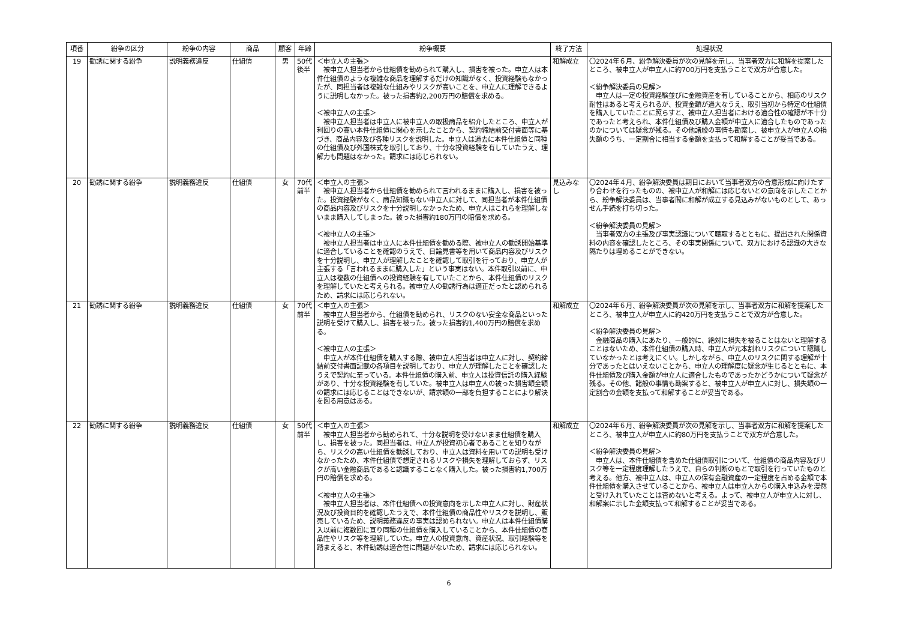| 項番 | 紛争の区分 | 紛争の内容 | 商品 | 顧客 | 年齢 | 紛争概要 | 終了方法 | 処理状況 |
| --- | --- | --- | --- | --- | --- | --- | --- | --- |
| 19 | 勧誘に関する紛争 | 説明義務違反 | 仕組債 | 男 | 50代後半 | ＜申立人の主張＞ 被申立人担当者から仕組債を勧められて購入し、損害を被った。申立人は本件仕組債のような複雑な商品を理解するだけの知識がなく、投資経験もなかったが、同担当者は複雑な仕組みやリスクが高いことを、申立人に理解できるように説明しなかった。被った損害約2,200万円の賠償を求める。 ＜被申立人の主張＞ 被申立人担当者は申立人に被申立人の取扱商品を紹介したところ、申立人が利回りの高い本件仕組債に関心を示したことから、契約締結前交付書面等に基づき、商品内容及び各種リスクを説明した。申立人は過去に本件仕組債と同種の仕組債及び外国株式を取引しており、十分な投資経験を有していたうえ、理解力も問題はなかった。請求には応じられない。 | 和解成立 | 〇2024年６月、紛争解決委員が次の見解を示し、当事者双方に和解を提案したところ、被申立人が申立人に約700万円を支払うことで双方が合意した。 ＜紛争解決委員の見解＞ 申立人は一定の投資経験並びに金融資産を有していることから、相応のリスク耐性はあると考えられるが、投資金額が過大なうえ、取引当初から特定の仕組債を購入していたことに照らすと、被申立人担当者における適合性の確認が不十分であったと考えられ、本件仕組債及び購入金額が申立人に適合したものであったのかについては疑念が残る。その他諸般の事情も勘案し、被申立人が申立人の損失額のうち、一定割合に相当する金額を支払って和解することが妥当である。 |
| 20 | 勧誘に関する紛争 | 説明義務違反 | 仕組債 | 女 | 70代前半 | ＜申立人の主張＞ 被申立人担当者から仕組債を勧められて言われるままに購入し、損害を被った。投資経験がなく、商品知識もない申立人に対して、同担当者が本件仕組債の商品内容及びリスクを十分説明しなかったため、申立人はこれらを理解しないまま購入してしまった。被った損害約180万円の賠償を求める。 ＜被申立人の主張＞ 被申立人担当者は申立人に本件仕組債を勧める際、被申立人の勧誘開始基準に適合していることを確認のうえで、目論見書等を用いて商品内容及びリスクを十分説明し、申立人が理解したことを確認して取引を行っており、申立人が主張する「言われるままに購入した」という事実はない。本件取引以前に、申立人は複数の仕組債への投資経験を有していたことから、本件仕組債のリスクを理解していたと考えられる。被申立人の勧誘行為は適正だったと認められるため、請求には応じられない。 | 見込みなし | 〇2024年４月、紛争解決委員は期日において当事者双方の合意形成に向けたすり合わせを行ったものの、被申立人が和解には応じないとの意向を示したことから、紛争解決委員は、当事者間に和解が成立する見込みがないものとして、あっせん手続を打ち切った。 ＜紛争解決委員の見解＞ 当事者双方の主張及び事実認識について聴取するとともに、提出された関係資料の内容を確認したところ、その事実関係について、双方における認識の大きな隔たりは埋めることができない。 |
| 21 | 勧誘に関する紛争 | 説明義務違反 | 仕組債 | 女 | 70代前半 | ＜申立人の主張＞ 被申立人担当者から、仕組債を勧められ、リスクのない安全な商品といった説明を受けて購入し、損害を被った。被った損害約1,400万円の賠償を求める。 ＜被申立人の主張＞ 申立人が本件仕組債を購入する際、被申立人担当者は申立人に対し、契約締結前交付書面記載の各項目を説明しており、申立人が理解したことを確認したうえで契約に至っている。本件仕組債の購入前、申立人は投資信託の購入経験があり、十分な投資経験を有していた。被申立人は申立人の被った損害額全額の請求には応じることはできないが、請求額の一部を負担することにより解決を図る用意はある。 | 和解成立 | 〇2024年６月、紛争解決委員が次の見解を示し、当事者双方に和解を提案したところ、被申立人が申立人に約420万円を支払うことで双方が合意した。 ＜紛争解決委員の見解＞ 金融商品の購入にあたり、一般的に、絶対に損失を被ることはないと理解することはないため、本件仕組債の購入時、申立人が元本割れリスクについて認識していなかったとは考えにくい。しかしながら、申立人のリスクに関する理解が十分であったとはいえないことから、申立人の理解度に疑念が生じるとともに、本件仕組債及び購入金額が申立人に適合したものであったかどうかについて疑念が残る。その他、諸般の事情も勘案すると、被申立人が申立人に対し、損失額の一定割合の金額を支払って和解することが妥当である。 |
| 22 | 勧誘に関する紛争 | 説明義務違反 | 仕組債 | 女 | 50代前半 | ＜申立人の主張＞ 被申立人担当者から勧められて、十分な説明を受けないまま仕組債を購入し、損害を被った。同担当者は、申立人が投資初心者であることを知りながら、リスクの高い仕組債を勧誘しており、申立人は資料を用いての説明も受けなかったため、本件仕組債で想定されるリスクや損失を理解しておらず、リスクが高い金融商品であると認識することなく購入した。被った損害約1,700万円の賠償を求める。 ＜被申立人の主張＞ 被申立人担当者は、本件仕組債への投資意向を示した申立人に対し、財産状況及び投資目的を確認したうえで、本件仕組債の商品性やリスクを説明し、販売しているため、説明義務違反の事実は認められない。申立人は本件仕組債購入以前に複数回に亘り同種の仕組債を購入していることから、本件仕組債の商品性やリスク等を理解していた。申立人の投資意向、資産状況、取引経験等を踏まえると、本件勧誘は適合性に問題がないため、請求には応じられない。 | 和解成立 | 〇2024年６月、紛争解決委員が次の見解を示し、当事者双方に和解を提案したところ、被申立人が申立人に約80万円を支払うことで双方が合意した。 ＜紛争解決委員の見解＞ 申立人は、本件仕組債を含めた仕組債取引について、仕組債の商品内容及びリスク等を一定程度理解したうえで、自らの判断のもとで取引を行っていたものと考える。他方、被申立人は、申立人の保有金融資産の一定程度を占める金額で本件仕組債を購入させていることから、被申立人は申立人からの購入申込みを漫然と受け入れていたことは否めないと考える。よって、被申立人が申立人に対し、和解案に示した金額支払って和解することが妥当である。 |
6